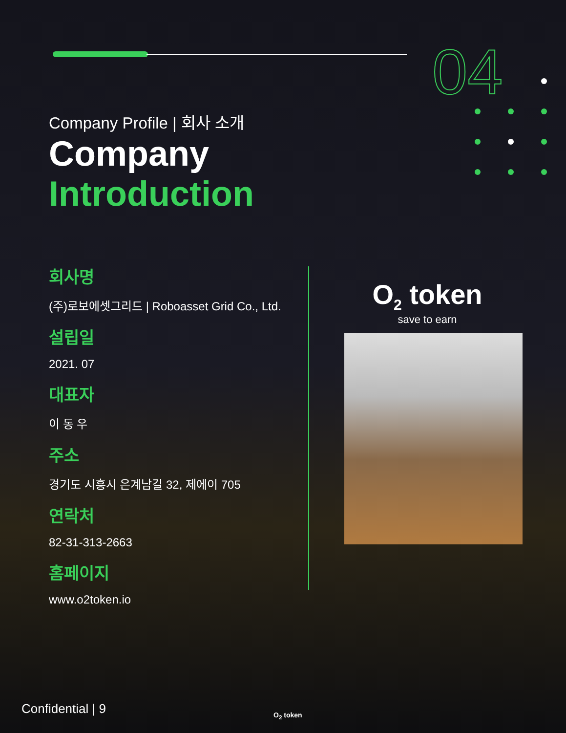04
Company Profile | 회사 소개
Company
Introduction
회사명
(주)로보에셋그리드 | Roboasset Grid Co., Ltd.
설립일
2021. 07
대표자
이 동 우
주소
경기도 시흥시 은계남길 32, 제에이 705
연락처
82-31-313-2663
홈페이지
www.o2token.io
O<sub>2</sub> token
save to earn
Confidential | 9 O<sub>2</sub> token